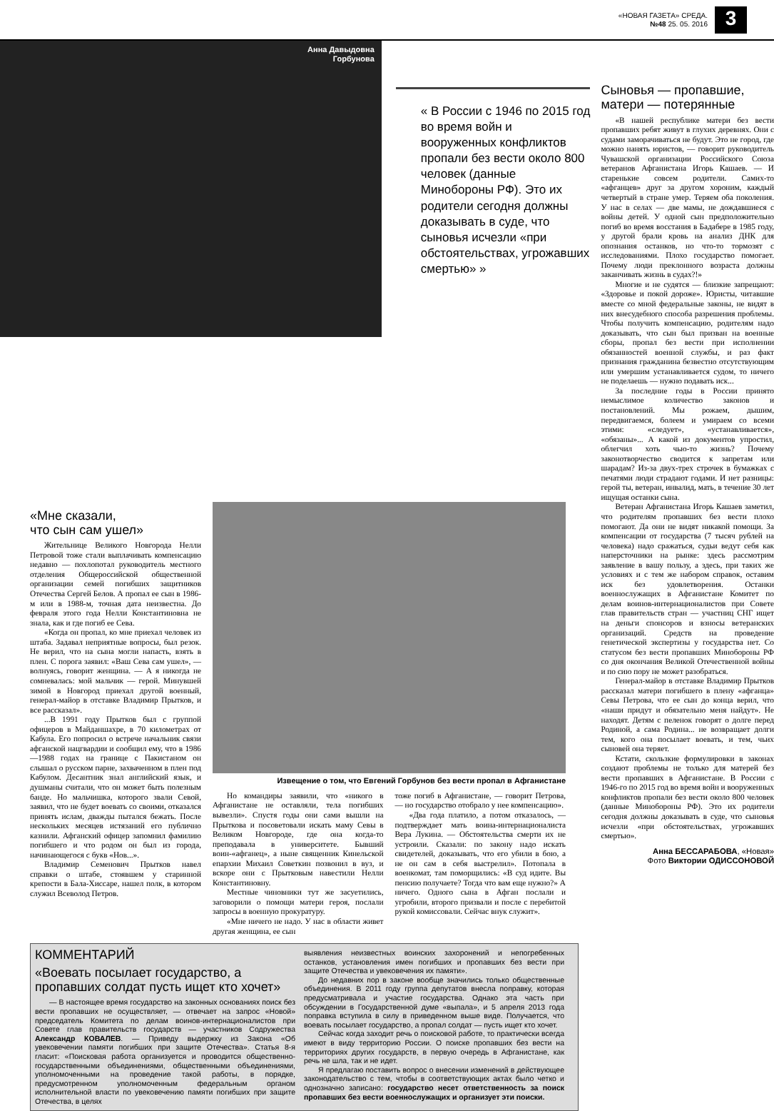«НОВАЯ ГАЗЕТА» СРЕДА.
№48 25. 05. 2016
3
Анна Давыдовна
Горбунова
« В России с 1946 по 2015 год во время войн и вооруженных конфликтов пропали без вести около 800 человек (данные Минобороны РФ). Это их родители сегодня должны доказывать в суде, что сыновья исчезли «при обстоятельствах, угрожавших смертью» »
Сыновья — пропавшие, матери — потерянные
«В нашей республике матери без вести пропавших ребят живут в глухих деревнях. Они с судами заморачиваться не будут. Это не город, где можно нанять юристов, — говорит руководитель Чувашской организации Российского Союза ветеранов Афганистана Игорь Кашаев. — И старенькие совсем родители. Самих-то «афганцев» друг за другом хороним, каждый четвертый в стране умер. Теряем оба поколения. У нас в селах — две мамы, не дождавшиеся с войны детей. У одной сын предположительно погиб во время восстания в Бадабере в 1985 году, у другой брали кровь на анализ ДНК для опознания останков, но что-то тормозят с исследованиями. Плохо государство помогает. Почему люди преклонного возраста должны заканчивать жизнь в судах?!»
Многие и не судятся — близкие запрещают: «Здоровье и покой дороже». Юристы, читавшие вместе со мной федеральные законы, не видят в них внесудебного способа разрешения проблемы. Чтобы получить компенсацию, родителям надо доказывать, что сын был призван на военные сборы, пропал без вести при исполнении обязанностей военной службы, и раз факт признания гражданина безвестно отсутствующим или умершим устанавливается судом, то ничего не поделаешь — нужно подавать иск...
За последние годы в России принято немыслимое количество законов и постановлений. Мы рожаем, дышим, передвигаемся, болеем и умираем со всеми этими: «следует», «устанавливается», «обязаны»... А какой из документов упростил, облегчил хоть чью-то жизнь? Почему законотворчество сводится к запретам или шарадам? Из-за двух-трех строчек в бумажках с печатями люди страдают годами. И нет разницы: герой ты, ветеран, инвалид, мать, в течение 30 лет ищущая останки сына.
Ветеран Афганистана Игорь Кашаев заметил, что родителям пропавших без вести плохо помогают. Да они не видят никакой помощи. За компенсации от государства (7 тысяч рублей на человека) надо сражаться, судьи ведут себя как наперсточники на рынке: здесь рассмотрим заявление в вашу пользу, а здесь, при таких же условиях и с тем же набором справок, оставим иск без удовлетворения. Останки военнослужащих в Афганистане Комитет по делам воинов-интернационалистов при Совете глав правительств стран — участниц СНГ ищет на деньги спонсоров и взносы ветеранских организаций. Средств на проведение генетической экспертизы у государства нет. Со статусом без вести пропавших Минобороны РФ со дня окончания Великой Отечественной войны и по сию пору не может разобраться.
Генерал-майор в отставке Владимир Прытков рассказал матери погибшего в плену «афганца» Севы Петрова, что ее сын до конца верил, что «наши придут и обязательно меня найдут». Не находят. Детям с пеленок говорят о долге перед Родиной, а сама Родина... не возвращает долги тем, кого она посылает воевать, и тем, чьих сыновей она теряет.
Кстати, скользкие формулировки в законах создают проблемы не только для матерей без вести пропавших в Афганистане. В России с 1946-го по 2015 год во время войн и вооруженных конфликтов пропали без вести около 800 человек (данные Минобороны РФ). Это их родители сегодня должны доказывать в суде, что сыновья исчезли «при обстоятельствах, угрожавших смертью».
Анна БЕССАРАБОВА, «Новая»
Фото Виктории ОДИССОНОВОЙ
«Мне сказали,
что сын сам ушел»
Жительнице Великого Новгорода Нелли Петровой тоже стали выплачивать компенсацию недавно — похлопотал руководитель местного отделения Общероссийской общественной организации семей погибших защитников Отечества Сергей Белов. А пропал ее сын в 1986-м или в 1988-м, точная дата неизвестна. До февраля этого года Нелли Константиновна не знала, как и где погиб ее Сева.
«Когда он пропал, ко мне приехал человек из штаба. Задавал неприятные вопросы, был резок. Не верил, что на сына могли напасть, взять в плен. С порога заявил: «Ваш Сева сам ушел», — волнуясь, говорит женщина. — А я никогда не сомневалась: мой мальчик — герой. Минувшей зимой в Новгород приехал другой военный, генерал-майор в отставке Владимир Прытков, и все рассказал».
...В 1991 году Прытков был с группой офицеров в Майданшахре, в 70 километрах от Кабула. Его попросил о встрече начальник связи афганской нацгвардии и сообщил ему, что в 1986—1988 годах на границе с Пакистаном он слышал о русском парне, захваченном в плен под Кабулом. Десантник знал английский язык, и душманы считали, что он может быть полезным банде. Но мальчишка, которого звали Севой, заявил, что не будет воевать со своими, отказался принять ислам, дважды пытался бежать. После нескольких месяцев истязаний его публично казнили. Афганский офицер запомнил фамилию погибшего и что родом он был из города, начинающегося с букв «Нов...».
Владимир Семенович Прытков навел справки о штабе, стоявшем у старинной крепости в Бала-Хиссаре, нашел полк, в котором служил Всеволод Петров.
Извещение о том, что Евгений Горбунов без вести пропал в Афганистане
Но командиры заявили, что «никого в Афганистане не оставляли, тела погибших вывезли». Спустя годы они сами вышли на Прыткова и посоветовали искать маму Севы в Великом Новгороде, где она когда-то преподавала в университете. Бывший воин-«афганец», а ныне священник Кинельской епархии Михаил Советкин позвонил в вуз, и вскоре они с Прытковым навестили Нелли Константиновну.
Местные чиновники тут же засуетились, заговорили о помощи матери героя, послали запросы в военную прокуратуру.
«Мне ничего не надо. У нас в области живет другая женщина, ее сын
тоже погиб в Афганистане, — говорит Петрова, — но государство отобрало у нее компенсацию».
«Два года платило, а потом отказалось, — подтверждает мать воина-интернационалиста Вера Лукина. — Обстоятельства смерти их не устроили. Сказали: по закону надо искать свидетелей, доказывать, что его убили в бою, а не он сам в себя выстрелил». Потопала в военкомат, там поморщились: «В суд идите. Вы пенсию получаете? Тогда что вам еще нужно?» А ничего. Одного сына в Афган послали и угробили, второго призвали и после с перебитой рукой комиссовали. Сейчас внук служит».
КОММЕНТАРИЙ
«Воевать посылает государство, а пропавших солдат пусть ищет кто хочет»
— В настоящее время государство на законных основаниях поиск без вести пропавших не осуществляет, — отвечает на запрос «Новой» председатель Комитета по делам воинов-интернационалистов при Совете глав правительств государств — участников Содружества Александр КОВАЛЕВ. — Приведу выдержку из Закона «Об увековечении памяти погибших при защите Отечества». Статья 8-я гласит: «Поисковая работа организуется и проводится общественно-государственными объединениями, общественными объединениями, уполномоченными на проведение такой работы, в порядке, предусмотренном уполномоченным федеральным органом исполнительной власти по увековечению памяти погибших при защите Отечества, в целях
выявления неизвестных воинских захоронений и непогребенных останков, установления имен погибших и пропавших без вести при защите Отечества и увековечения их памяти».
До недавних пор в законе вообще значились только общественные объединения. В 2011 году группа депутатов внесла поправку, которая предусматривала и участие государства. Однако эта часть при обсуждении в Государственной думе «выпала», и 5 апреля 2013 года поправка вступила в силу в приведенном выше виде. Получается, что воевать посылает государство, а пропал солдат — пусть ищет кто хочет.
Сейчас когда заходит речь о поисковой работе, то практически всегда имеют в виду территорию России. О поиске пропавших без вести на территориях других государств, в первую очередь в Афганистане, как речь не шла, так и не идет.
Я предлагаю поставить вопрос о внесении изменений в действующее законодательство с тем, чтобы в соответствующих актах было четко и однозначно записано: государство несет ответственность за поиск пропавших без вести военнослужащих и организует эти поиски.